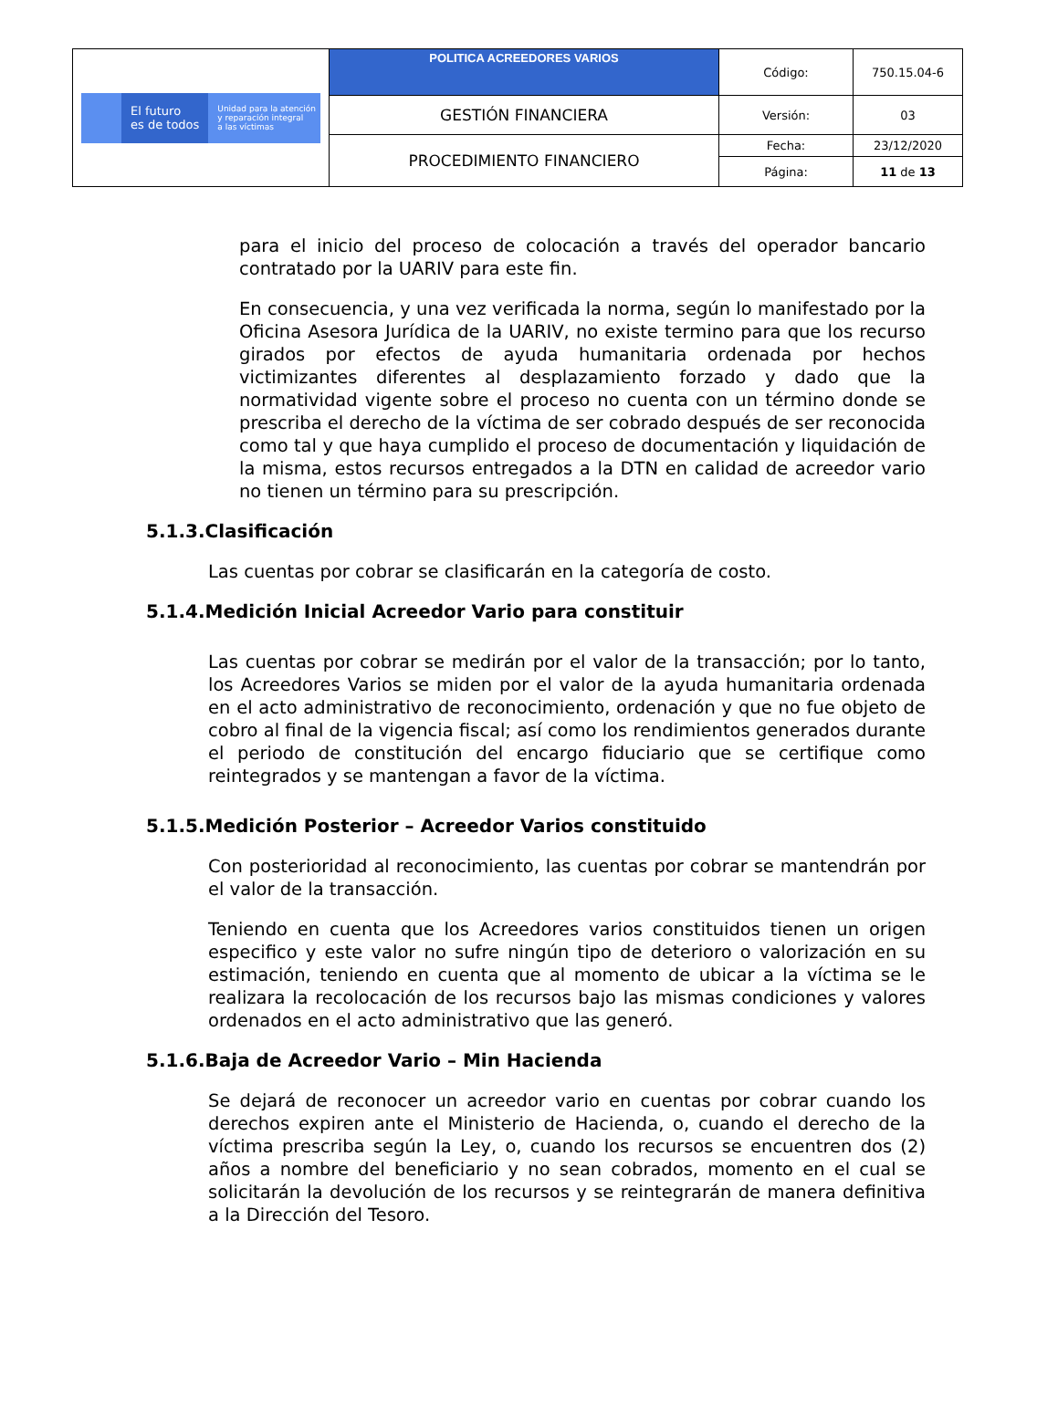| El futuro es de todos Unidad para la atención y reparación integral a las víctimas | POLITICA ACREEDORES VARIOS | Código: | 750.15.04-6 |
| | GESTIÓN FINANCIERA | Versión: | 03 |
| | PROCEDIMIENTO FINANCIERO | Fecha: | 23/12/2020 |
| | | Página: | 11 de 13 |
para el inicio del proceso de colocación a través del operador bancario contratado por la UARIV para este fin.
En consecuencia, y una vez verificada la norma, según lo manifestado por la Oficina Asesora Jurídica de la UARIV, no existe termino para que los recurso girados por efectos de ayuda humanitaria ordenada por hechos victimizantes diferentes al desplazamiento forzado y dado que la normatividad vigente sobre el proceso no cuenta con un término donde se prescriba el derecho de la víctima de ser cobrado después de ser reconocida como tal y que haya cumplido el proceso de documentación y liquidación de la misma, estos recursos entregados a la DTN en calidad de acreedor vario no tienen un término para su prescripción.
5.1.3.Clasificación
Las cuentas por cobrar se clasificarán en la categoría de costo.
5.1.4.Medición Inicial Acreedor Vario para constituir
Las cuentas por cobrar se medirán por el valor de la transacción; por lo tanto, los Acreedores Varios se miden por el valor de la ayuda humanitaria ordenada en el acto administrativo de reconocimiento, ordenación y que no fue objeto de cobro al final de la vigencia fiscal; así como los rendimientos generados durante el periodo de constitución del encargo fiduciario que se certifique como reintegrados y se mantengan a favor de la víctima.
5.1.5.Medición Posterior – Acreedor Varios constituido
Con posterioridad al reconocimiento, las cuentas por cobrar se mantendrán por el valor de la transacción.
Teniendo en cuenta que los Acreedores varios constituidos tienen un origen especifico y este valor no sufre ningún tipo de deterioro o valorización en su estimación, teniendo en cuenta que al momento de ubicar a la víctima se le realizara la recolocación de los recursos bajo las mismas condiciones y valores ordenados en el acto administrativo que las generó.
5.1.6.Baja de Acreedor Vario – Min Hacienda
Se dejará de reconocer un acreedor vario en cuentas por cobrar cuando los derechos expiren ante el Ministerio de Hacienda, o, cuando el derecho de la víctima prescriba según la Ley, o, cuando los recursos se encuentren dos (2) años a nombre del beneficiario y no sean cobrados, momento en el cual se solicitarán la devolución de los recursos y se reintegrarán de manera definitiva a la Dirección del Tesoro.